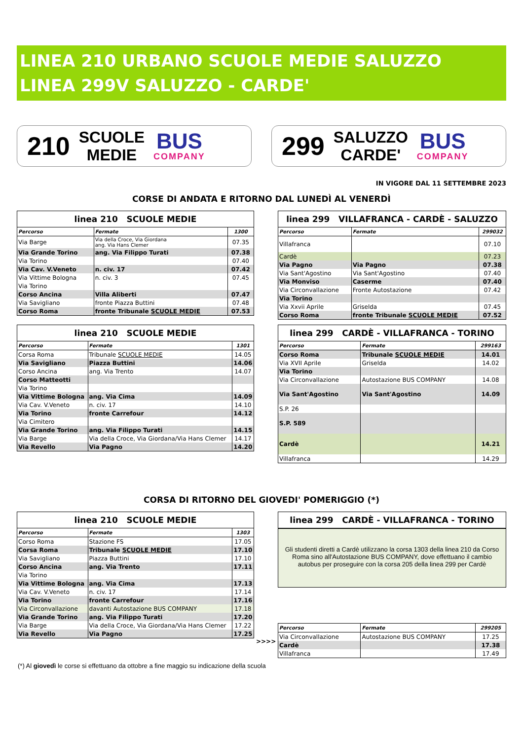LINEA 210 URBANO SCUOLE MEDIE SALUZZO
LINEA 299V SALUZZO - CARDE'
210 SCUOLE
MEDIE
BUS
COMPANY
299 SALUZZO
CARDE'
BUS
COMPANY
IN VIGORE DAL 11 SETTEMBRE 2023
CORSE DI ANDATA E RITORNO DAL LUNEDÌ AL VENERDÌ
| linea 210 SCUOLE MEDIE | | |
| --- | --- | --- |
| Percorso | Fermate | 1300 |
| Via Barge | Via della Croce, Via Giordana ang. Via Hans Clemer | 07.35 |
| Via Grande Torino | ang. Via Filippo Turati | 07.38 |
| Via Torino | | 07.40 |
| Via Cav. V.Veneto | n. civ. 17 | 07.42 |
| Via Vittime Bologna | n. civ. 3 | 07.45 |
| Via Torino | | |
| Corso Ancina | Villa Aliberti | 07.47 |
| Via Savigliano | fronte Piazza Buttini | 07.48 |
| Corso Roma | fronte Tribunale SCUOLE MEDIE | 07.53 |
| linea 299 VILLAFRANCA - CARDÈ - SALUZZO | | |
| --- | --- | --- |
| Percorso | Fermate | 299032 |
| Villafranca | | 07.10 |
| Cardè | | 07.23 |
| Via Pagno | Via Pagno | 07.38 |
| Via Sant'Agostino | Via Sant'Agostino | 07.40 |
| Via Monviso | Caserme | 07.40 |
| Via Circonvallazione | Fronte Autostazione | 07.42 |
| Via Torino | | |
| Via Xxvii Aprile | Griselda | 07.45 |
| Corso Roma | fronte Tribunale SCUOLE MEDIE | 07.52 |
| linea 210 SCUOLE MEDIE | | |
| --- | --- | --- |
| Percorso | Fermate | 1301 |
| Corsa Roma | Tribunale SCUOLE MEDIE | 14.05 |
| Via Savigliano | Piazza Buttini | 14.06 |
| Corso Ancina | ang. Via Trento | 14.07 |
| Corso Matteotti | | |
| Via Torino | | |
| Via Vittime Bologna | ang. Via Cima | 14.09 |
| Via Cav. V.Veneto | n. civ. 17 | 14.10 |
| Via Torino | fronte Carrefour | 14.12 |
| Via Cimitero | | |
| Via Grande Torino | ang. Via Filippo Turati | 14.15 |
| Via Barge | Via della Croce, Via Giordana/Via Hans Clemer | 14.17 |
| Via Revello | Via Pagno | 14.20 |
| linea 299 CARDÈ - VILLAFRANCA - TORINO | | |
| --- | --- | --- |
| Percorso | Fermate | 299163 |
| Corso Roma | Tribunale SCUOLE MEDIE | 14.01 |
| Via XVII Aprile | Griselda | 14.02 |
| Via Torino | | |
| Via Circonvallazione | Autostazione BUS COMPANY | 14.08 |
| Via Sant'Agostino | Via Sant'Agostino | 14.09 |
| S.P. 26 | | |
| S.P. 589 | | |
| Cardè | | 14.21 |
| Villafranca | | 14.29 |
CORSA DI RITORNO DEL GIOVEDI' POMERIGGIO (*)
| linea 210 SCUOLE MEDIE | | |
| --- | --- | --- |
| Percorso | Fermate | 1303 |
| Corso Roma | Stazione FS | 17.05 |
| Corsa Roma | Tribunale SCUOLE MEDIE | 17.10 |
| Via Savigliano | Piazza Buttini | 17.10 |
| Corso Ancina | ang. Via Trento | 17.11 |
| Via Torino | | |
| Via Vittime Bologna | ang. Via Cima | 17.13 |
| Via Cav. V.Veneto | n. civ. 17 | 17.14 |
| Via Torino | fronte Carrefour | 17.16 |
| Via Circonvallazione | davanti Autostazione BUS COMPANY | 17.18 |
| Via Grande Torino | ang. Via Filippo Turati | 17.20 |
| Via Barge | Via della Croce, Via Giordana/Via Hans Clemer | 17.22 |
| Via Revello | Via Pagno | 17.25 |
| linea 299 CARDÈ - VILLAFRANCA - TORINO |
| --- |
Gli studenti diretti a Cardè utilizzano la corsa 1303 della linea 210 da Corso Roma sino all'Autostazione BUS COMPANY, dove effettuano il cambio autobus per proseguire con la corsa 205 della linea 299 per Cardè
>>>>
| Percorso | Fermate | 299205 |
| Via Circonvallazione | Autostazione BUS COMPANY | 17.25 |
| Cardè | | 17.38 |
| Villafranca | | 17.49 |
(*) Al giovedì le corse si effettuano da ottobre a fine maggio su indicazione della scuola